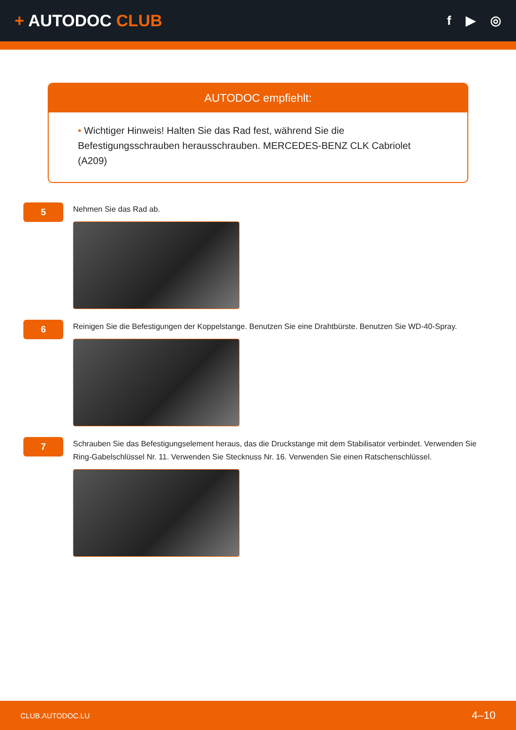+ AUTODOC CLUB
f ▶ ◎
AUTODOC empfiehlt:
• Wichtiger Hinweis! Halten Sie das Rad fest, während Sie die Befestigungsschrauben herausschrauben. MERCEDES-BENZ CLK Cabriolet (A209)
5
Nehmen Sie das Rad ab.
6
Reinigen Sie die Befestigungen der Koppelstange. Benutzen Sie eine Drahtbürste. Benutzen Sie WD-40-Spray.
7
Schrauben Sie das Befestigungselement heraus, das die Druckstange mit dem Stabilisator verbindet. Verwenden Sie Ring-Gabelschlüssel Nr. 11. Verwenden Sie Stecknuss Nr. 16. Verwenden Sie einen Ratschenschlüssel.
CLUB.AUTODOC.LU 4–10